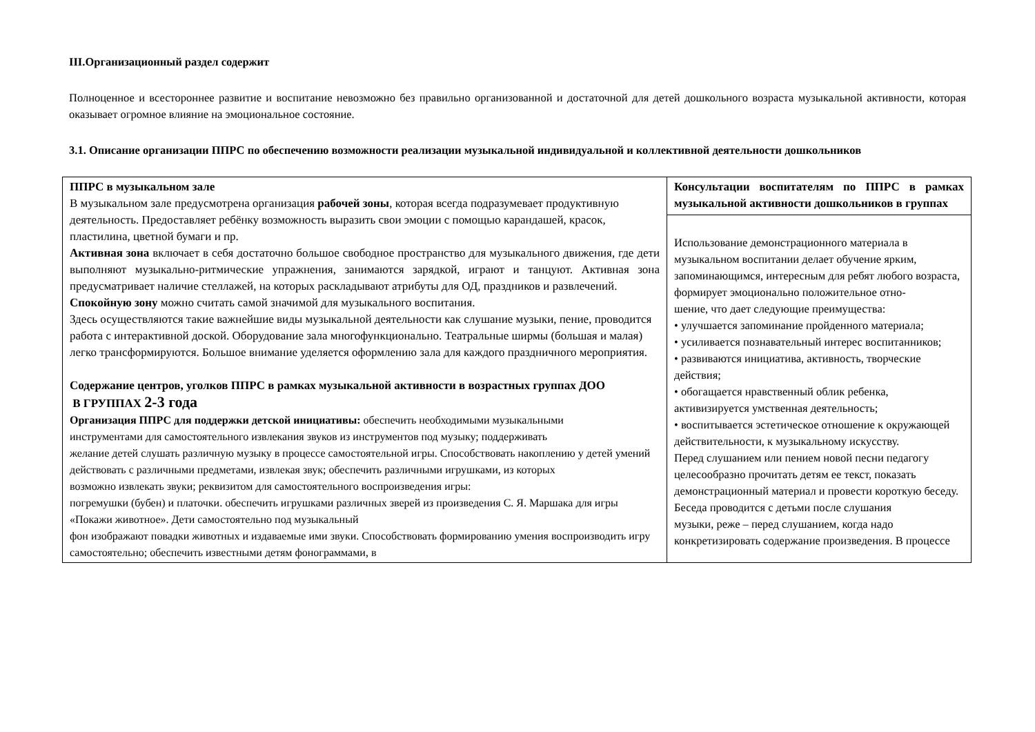III.Организационный раздел содержит
Полноценное и всестороннее развитие и воспитание невозможно без правильно организованной и достаточной для детей дошкольного возраста музыкальной активности, которая оказывает огромное влияние на эмоциональное состояние.
3.1. Описание организации ППРС по обеспечению возможности реализации музыкальной индивидуальной и коллективной деятельности дошкольников
| ППРС в музыкальном зале В музыкальном зале предусмотрена организация рабочей зоны , которая всегда подразумевает продуктивную деятельность. Предоставляет ребёнку возможность выразить свои эмоции с помощью карандашей, красок, пластилина, цветной бумаги и пр. Активная зона включает в себя достаточно большое свободное пространство для музыкального движения, где дети выполняют музыкально-ритмические упражнения, занимаются зарядкой, играют и танцуют. Активная зона предусматривает наличие стеллажей, на которых раскладывают атрибуты для ОД, праздников и развлечений. Спокойную зону можно считать самой значимой для музыкального воспитания. Здесь осуществляются такие важнейшие виды музыкальной деятельности как слушание музыки, пение, проводится работа с интерактивной доской. Оборудование зала многофункционально. Театральные ширмы (большая и малая) легко трансформируются. Большое внимание уделяется оформлению зала для каждого праздничного мероприятия. Содержание центров, уголков ППРС в рамках музыкальной активности в возрастных группах ДОО В ГРУППАХ 2-3 года Организация ППРС для поддержки детской инициативы: обеспечить необходимыми музыкальными инструментами для самостоятельного извлекания звуков из инструментов под музыку; поддерживать желание детей слушать различную музыку в процессе самостоятельной игры. Способствовать накоплению у детей умений действовать с различными предметами, извлекая звук; обеспечить различными игрушками, из которых возможно извлекать звуки; реквизитом для самостоятельного воспроизведения игры: погремушки (бубен) и платочки. обеспечить игрушками различных зверей из произведения С. Я. Маршака для игры «Покажи животное». Дети самостоятельно под музыкальный фон изображают повадки животных и издаваемые ими звуки. Способствовать формированию умения воспроизводить игру самостоятельно; обеспечить известными детям фонограммами, в | Консультации воспитателям по ППРС в рамках музыкальной активности дошкольников в группах |
| | Использование демонстрационного материала в музыкальном воспитании делает обучение ярким, запоминающимся, интересным для ребят любого возраста, формирует эмоционально положительное отно- шение, что дает следующие преимущества: • улучшается запоминание пройденного материала; • усиливается познавательный интерес воспитанников; • развиваются инициатива, активность, творческие действия; • обогащается нравственный облик ребенка, активизируется умственная деятельность; • воспитывается эстетическое отношение к окружающей действительности, к музыкальному искусству. Перед слушанием или пением новой песни педагогу целесообразно прочитать детям ее текст, показать демонстрационный материал и провести короткую беседу. Беседа проводится с детьми после слушания музыки, реже – перед слушанием, когда надо конкретизировать содержание произведения. В процессе |